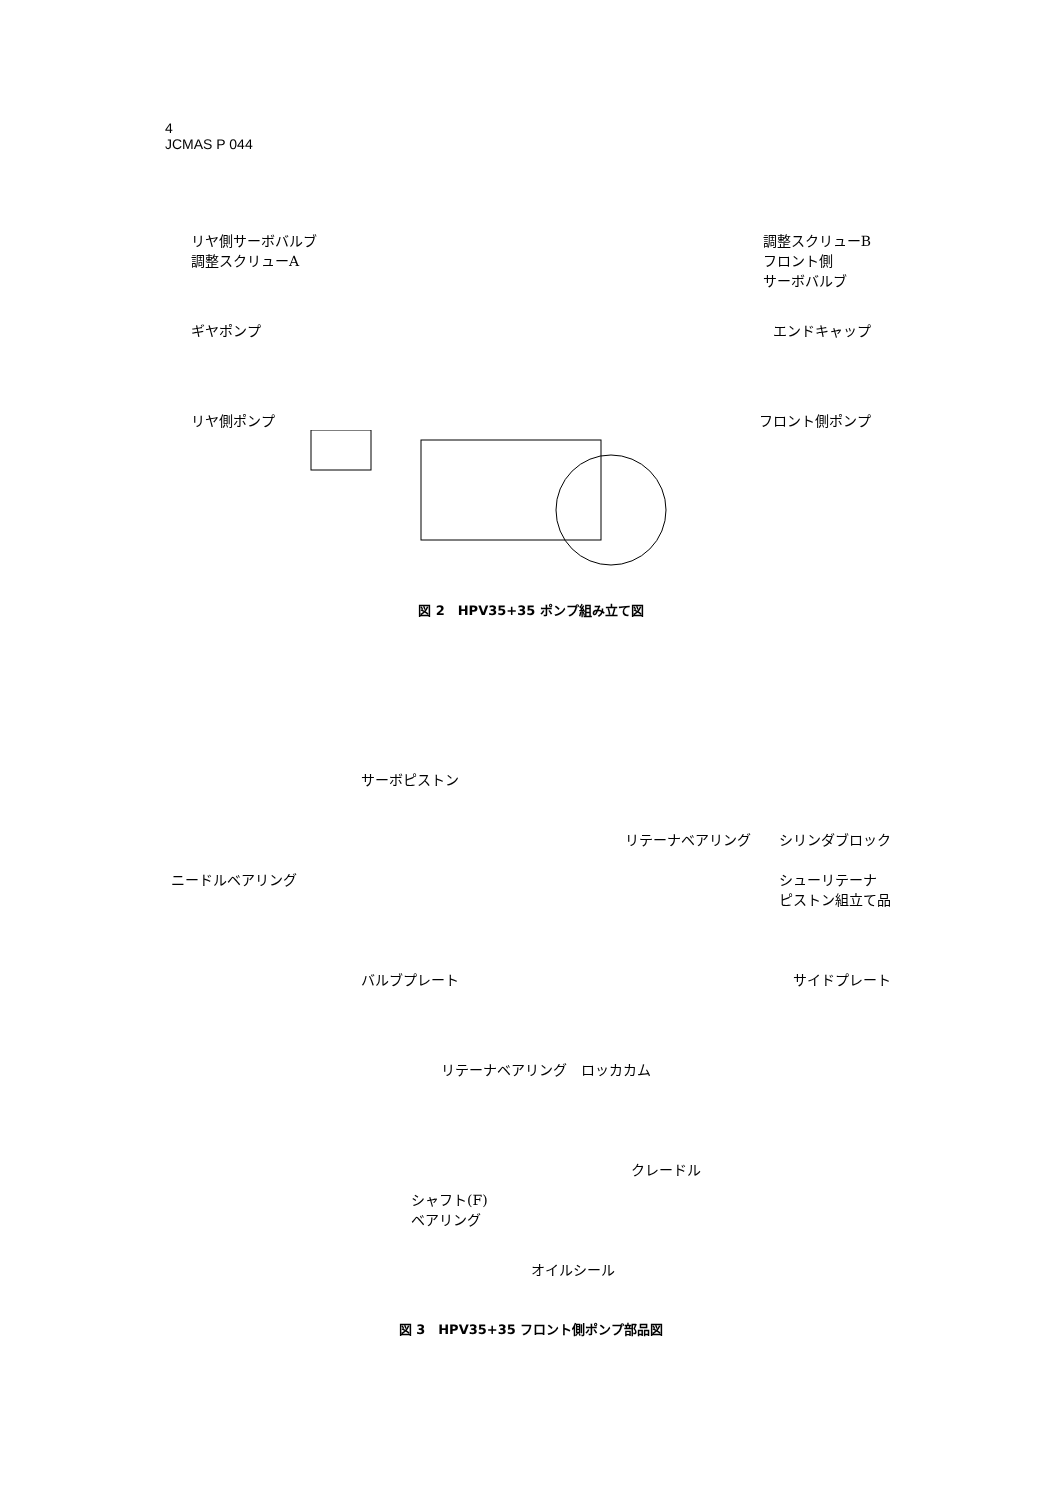4
JCMAS P 044
リヤ側サーボバルブ
調整スクリューA 調整スクリューB
フロント側
サーボバルブ
ギヤポンプ エンドキャップ
リヤ側ポンプ フロント側ポンプ
図 2　HPV35+35 ポンプ組み立て図
サーボピストン
リテーナベアリング　　シリンダブロック
ニードルベアリング シューリテーナ
ピストン組立て品
バルブプレート サイドプレート
リテーナベアリング　ロッカカム
クレードル
シャフト(F)
ベアリング
オイルシール
図 3　HPV35+35 フロント側ポンプ部品図